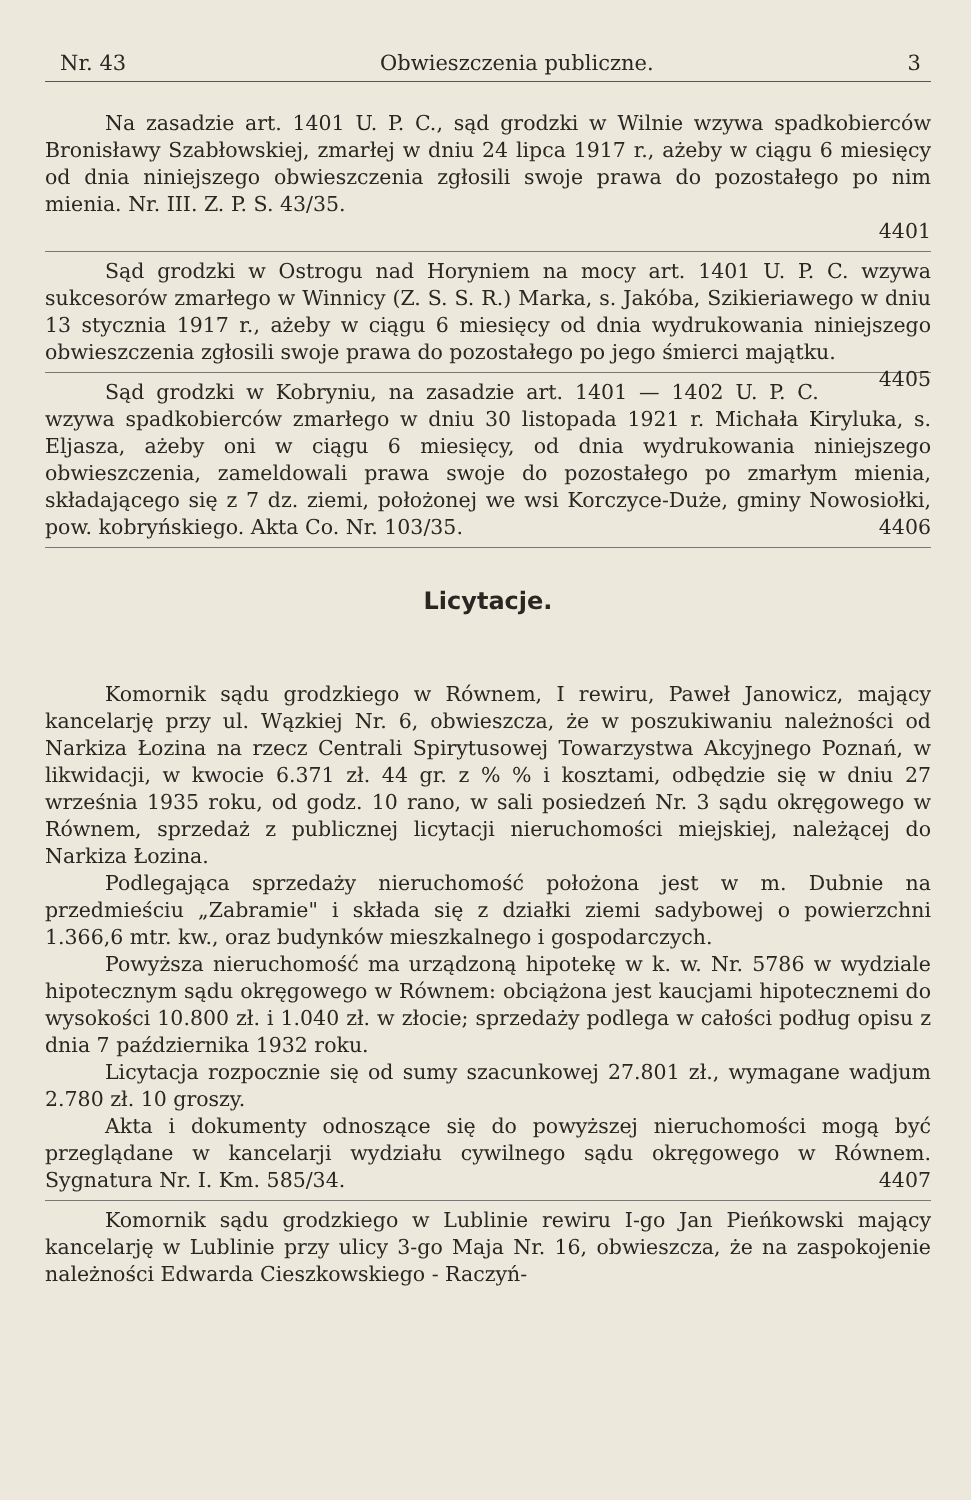Nr. 43 Obwieszczenia publiczne. 3
Na zasadzie art. 1401 U. P. C., sąd grodzki w Wilnie wzywa spadkobierców Bronisławy Szabłowskiej, zmarłej w dniu 24 lipca 1917 r., ażeby w ciągu 6 miesięcy od dnia niniejszego obwieszczenia zgłosili swoje prawa do pozostałego po nim mienia. Nr. III. Z. P. S. 43/35.
4401
Sąd grodzki w Ostrogu nad Horyniem na mocy art. 1401 U. P. C. wzywa sukcesorów zmarłego w Winnicy (Z. S. S. R.) Marka, s. Jakóba, Szikieriawego w dniu 13 stycznia 1917 r., ażeby w ciągu 6 miesięcy od dnia wydrukowania niniejszego obwieszczenia zgłosili swoje prawa do pozostałego po jego śmierci majątku. 4405
Sąd grodzki w Kobryniu, na zasadzie art. 1401 — 1402 U. P. C. wzywa spadkobierców zmarłego w dniu 30 listopada 1921 r. Michała Kiryluka, s. Eljasza, ażeby oni w ciągu 6 miesięcy, od dnia wydrukowania niniejszego obwieszczenia, zameldowali prawa swoje do pozostałego po zmarłym mienia, składającego się z 7 dz. ziemi, położonej we wsi Korczyce-Duże, gminy Nowosiołki, pow. kobryńskiego. Akta Co. Nr. 103/35. 4406
Licytacje.
Komornik sądu grodzkiego w Równem, I rewiru, Paweł Janowicz, mający kancelarję przy ul. Wązkiej Nr. 6, obwieszcza, że w poszukiwaniu należności od Narkiza Łozina na rzecz Centrali Spirytusowej Towarzystwa Akcyjnego Poznań, w likwidacji, w kwocie 6.371 zł. 44 gr. z % % i kosztami, odbędzie się w dniu 27 września 1935 roku, od godz. 10 rano, w sali posiedzeń Nr. 3 sądu okręgowego w Równem, sprzedaż z publicznej licytacji nieruchomości miejskiej, należącej do Narkiza Łozina.
Podlegająca sprzedaży nieruchomość położona jest w m. Dubnie na przedmieściu „Zabramie" i składa się z działki ziemi sadybowej o powierzchni 1.366,6 mtr. kw., oraz budynków mieszkalnego i gospodarczych.
Powyższa nieruchomość ma urządzoną hipotekę w k. w. Nr. 5786 w wydziale hipotecznym sądu okręgowego w Równem: obciążona jest kaucjami hipotecznemi do wysokości 10.800 zł. i 1.040 zł. w złocie; sprzedaży podlega w całości podług opisu z dnia 7 października 1932 roku.
Licytacja rozpocznie się od sumy szacunkowej 27.801 zł., wymagane wadjum 2.780 zł. 10 groszy.
Akta i dokumenty odnoszące się do powyższej nieruchomości mogą być przeglądane w kancelarji wydziału cywilnego sądu okręgowego w Równem. Sygnatura Nr. I. Km. 585/34. 4407
Komornik sądu grodzkiego w Lublinie rewiru I-go Jan Pieńkowski mający kancelarję w Lublinie przy ulicy 3-go Maja Nr. 16, obwieszcza, że na zaspokojenie należności Edwarda Cieszkowskiego - Raczyń-